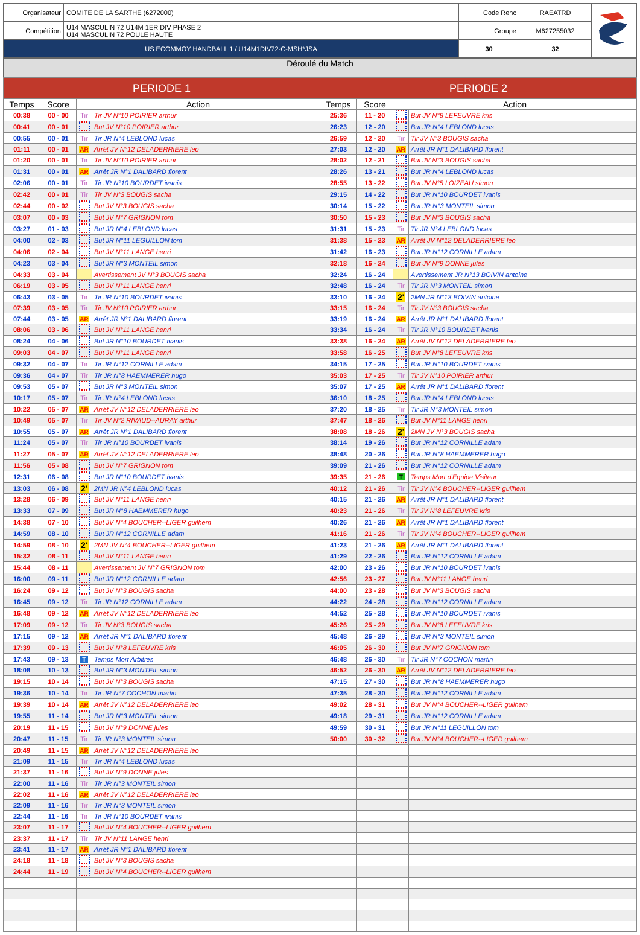| Organisateur | COMITE DE LA SARTHE (6272000) | Code Renc | RAEATRD | |
| Compétition | U14 MASCULIN 72 U14M 1ER DIV PHASE 2 U14 MASCULIN 72 POULE HAUTE | Groupe | M627255032 | |
| US ECOMMOY HANDBALL 1 / U14M1DIV72-C-MSH*JSA | | 30 | 32 | |
Déroulé du Match
| PERIODE 1 | | | | PERIODE 2 | | | |
| --- | --- | --- | --- | --- | --- | --- | --- |
| Temps | Score | Action | | Temps | Score | Action | |
| 00:38 | 00 - 00 | Tir | Tir JV N°10 POIRIER arthur | 25:36 | 11 - 20 | | But JV N°8 LEFEUVRE kris |
| 00:41 | 00 - 01 | | But JV N°10 POIRIER arthur | 26:23 | 12 - 20 | | But JR N°4 LEBLOND lucas |
| 00:55 | 00 - 01 | Tir | Tir JR N°4 LEBLOND lucas | 26:59 | 12 - 20 | Tir | Tir JV N°3 BOUGIS sacha |
| 01:11 | 00 - 01 | AR | Arrêt JV N°12 DELADERRIERE leo | 27:03 | 12 - 20 | AR | Arrêt JR N°1 DALIBARD florent |
| 01:20 | 00 - 01 | Tir | Tir JV N°10 POIRIER arthur | 28:02 | 12 - 21 | | But JV N°3 BOUGIS sacha |
| 01:31 | 00 - 01 | AR | Arrêt JR N°1 DALIBARD florent | 28:26 | 13 - 21 | | But JR N°4 LEBLOND lucas |
| 02:06 | 00 - 01 | Tir | Tir JR N°10 BOURDET ivanis | 28:55 | 13 - 22 | | But JV N°5 LOIZEAU simon |
| 02:42 | 00 - 01 | Tir | Tir JV N°3 BOUGIS sacha | 29:15 | 14 - 22 | | But JR N°10 BOURDET ivanis |
| 02:44 | 00 - 02 | | But JV N°3 BOUGIS sacha | 30:14 | 15 - 22 | | But JR N°3 MONTEIL simon |
| 03:07 | 00 - 03 | | But JV N°7 GRIGNON tom | 30:50 | 15 - 23 | | But JV N°3 BOUGIS sacha |
| 03:27 | 01 - 03 | | But JR N°4 LEBLOND lucas | 31:31 | 15 - 23 | Tir | Tir JR N°4 LEBLOND lucas |
| 04:00 | 02 - 03 | | But JR N°11 LEGUILLON tom | 31:38 | 15 - 23 | AR | Arrêt JV N°12 DELADERRIERE leo |
| 04:06 | 02 - 04 | | But JV N°11 LANGE henri | 31:42 | 16 - 23 | | But JR N°12 CORNILLE adam |
| 04:23 | 03 - 04 | | But JR N°3 MONTEIL simon | 32:18 | 16 - 24 | | But JV N°9 DONNE jules |
| 04:33 | 03 - 04 | | Avertissement JV N°3 BOUGIS sacha | 32:24 | 16 - 24 | | Avertissement JR N°13 BOIVIN antoine |
| 06:19 | 03 - 05 | | But JV N°11 LANGE henri | 32:48 | 16 - 24 | Tir | Tir JR N°3 MONTEIL simon |
| 06:43 | 03 - 05 | Tir | Tir JR N°10 BOURDET ivanis | 33:10 | 16 - 24 | 2' | 2MN JR N°13 BOIVIN antoine |
| 07:39 | 03 - 05 | Tir | Tir JV N°10 POIRIER arthur | 33:15 | 16 - 24 | Tir | Tir JV N°3 BOUGIS sacha |
| 07:44 | 03 - 05 | AR | Arrêt JR N°1 DALIBARD florent | 33:19 | 16 - 24 | AR | Arrêt JR N°1 DALIBARD florent |
| 08:06 | 03 - 06 | | But JV N°11 LANGE henri | 33:34 | 16 - 24 | Tir | Tir JR N°10 BOURDET ivanis |
| 08:24 | 04 - 06 | | But JR N°10 BOURDET ivanis | 33:38 | 16 - 24 | AR | Arrêt JV N°12 DELADERRIERE leo |
| 09:03 | 04 - 07 | | But JV N°11 LANGE henri | 33:58 | 16 - 25 | | But JV N°8 LEFEUVRE kris |
| 09:32 | 04 - 07 | Tir | Tir JR N°12 CORNILLE adam | 34:15 | 17 - 25 | | But JR N°10 BOURDET ivanis |
| 09:36 | 04 - 07 | Tir | Tir JR N°8 HAEMMERER hugo | 35:03 | 17 - 25 | Tir | Tir JV N°10 POIRIER arthur |
| 09:53 | 05 - 07 | | But JR N°3 MONTEIL simon | 35:07 | 17 - 25 | AR | Arrêt JR N°1 DALIBARD florent |
| 10:17 | 05 - 07 | Tir | Tir JR N°4 LEBLOND lucas | 36:10 | 18 - 25 | | But JR N°4 LEBLOND lucas |
| 10:22 | 05 - 07 | AR | Arrêt JV N°12 DELADERRIERE leo | 37:20 | 18 - 25 | Tir | Tir JR N°3 MONTEIL simon |
| 10:49 | 05 - 07 | Tir | Tir JV N°2 RIVAUD--AURAY arthur | 37:47 | 18 - 26 | | But JV N°11 LANGE henri |
| 10:55 | 05 - 07 | AR | Arrêt JR N°1 DALIBARD florent | 38:08 | 18 - 26 | 2' | 2MN JV N°3 BOUGIS sacha |
| 11:24 | 05 - 07 | Tir | Tir JR N°10 BOURDET ivanis | 38:14 | 19 - 26 | | But JR N°12 CORNILLE adam |
| 11:27 | 05 - 07 | AR | Arrêt JV N°12 DELADERRIERE leo | 38:48 | 20 - 26 | | But JR N°8 HAEMMERER hugo |
| 11:56 | 05 - 08 | | But JV N°7 GRIGNON tom | 39:09 | 21 - 26 | | But JR N°12 CORNILLE adam |
| 12:31 | 06 - 08 | | But JR N°10 BOURDET ivanis | 39:35 | 21 - 26 | T | Temps Mort d'Equipe Visiteur |
| 13:03 | 06 - 08 | 2' | 2MN JR N°4 LEBLOND lucas | 40:12 | 21 - 26 | Tir | Tir JV N°4 BOUCHER--LIGER guilhem |
| 13:28 | 06 - 09 | | But JV N°11 LANGE henri | 40:15 | 21 - 26 | AR | Arrêt JR N°1 DALIBARD florent |
| 13:33 | 07 - 09 | | But JR N°8 HAEMMERER hugo | 40:23 | 21 - 26 | Tir | Tir JV N°8 LEFEUVRE kris |
| 14:38 | 07 - 10 | | But JV N°4 BOUCHER--LIGER guilhem | 40:26 | 21 - 26 | AR | Arrêt JR N°1 DALIBARD florent |
| 14:59 | 08 - 10 | | But JR N°12 CORNILLE adam | 41:16 | 21 - 26 | Tir | Tir JV N°4 BOUCHER--LIGER guilhem |
| 14:59 | 08 - 10 | 2' | 2MN JV N°4 BOUCHER--LIGER guilhem | 41:23 | 21 - 26 | AR | Arrêt JR N°1 DALIBARD florent |
| 15:32 | 08 - 11 | | But JV N°11 LANGE henri | 41:29 | 22 - 26 | | But JR N°12 CORNILLE adam |
| 15:44 | 08 - 11 | | Avertissement JV N°7 GRIGNON tom | 42:00 | 23 - 26 | | But JR N°10 BOURDET ivanis |
| 16:00 | 09 - 11 | | But JR N°12 CORNILLE adam | 42:56 | 23 - 27 | | But JV N°11 LANGE henri |
| 16:24 | 09 - 12 | | But JV N°3 BOUGIS sacha | 44:00 | 23 - 28 | | But JV N°3 BOUGIS sacha |
| 16:45 | 09 - 12 | Tir | Tir JR N°12 CORNILLE adam | 44:22 | 24 - 28 | | But JR N°12 CORNILLE adam |
| 16:48 | 09 - 12 | AR | Arrêt JV N°12 DELADERRIERE leo | 44:52 | 25 - 28 | | But JR N°10 BOURDET ivanis |
| 17:09 | 09 - 12 | Tir | Tir JV N°3 BOUGIS sacha | 45:26 | 25 - 29 | | But JV N°8 LEFEUVRE kris |
| 17:15 | 09 - 12 | AR | Arrêt JR N°1 DALIBARD florent | 45:48 | 26 - 29 | | But JR N°3 MONTEIL simon |
| 17:39 | 09 - 13 | | But JV N°8 LEFEUVRE kris | 46:05 | 26 - 30 | | But JV N°7 GRIGNON tom |
| 17:43 | 09 - 13 | T | Temps Mort Arbitres | 46:48 | 26 - 30 | Tir | Tir JR N°7 COCHON martin |
| 18:08 | 10 - 13 | | But JR N°3 MONTEIL simon | 46:52 | 26 - 30 | AR | Arrêt JV N°12 DELADERRIERE leo |
| 19:15 | 10 - 14 | | But JV N°3 BOUGIS sacha | 47:15 | 27 - 30 | | But JR N°8 HAEMMERER hugo |
| 19:36 | 10 - 14 | Tir | Tir JR N°7 COCHON martin | 47:35 | 28 - 30 | | But JR N°12 CORNILLE adam |
| 19:39 | 10 - 14 | AR | Arrêt JV N°12 DELADERRIERE leo | 49:02 | 28 - 31 | | But JV N°4 BOUCHER--LIGER guilhem |
| 19:55 | 11 - 14 | | But JR N°3 MONTEIL simon | 49:18 | 29 - 31 | | But JR N°12 CORNILLE adam |
| 20:19 | 11 - 15 | | But JV N°9 DONNE jules | 49:59 | 30 - 31 | | But JR N°11 LEGUILLON tom |
| 20:47 | 11 - 15 | Tir | Tir JR N°3 MONTEIL simon | 50:00 | 30 - 32 | | But JV N°4 BOUCHER--LIGER guilhem |
| 20:49 | 11 - 15 | AR | Arrêt JV N°12 DELADERRIERE leo | | | | |
| 21:09 | 11 - 15 | Tir | Tir JR N°4 LEBLOND lucas | | | | |
| 21:37 | 11 - 16 | | But JV N°9 DONNE jules | | | | |
| 22:00 | 11 - 16 | Tir | Tir JR N°3 MONTEIL simon | | | | |
| 22:02 | 11 - 16 | AR | Arrêt JV N°12 DELADERRIERE leo | | | | |
| 22:09 | 11 - 16 | Tir | Tir JR N°3 MONTEIL simon | | | | |
| 22:44 | 11 - 16 | Tir | Tir JR N°10 BOURDET ivanis | | | | |
| 23:07 | 11 - 17 | | But JV N°4 BOUCHER--LIGER guilhem | | | | |
| 23:37 | 11 - 17 | Tir | Tir JV N°11 LANGE henri | | | | |
| 23:41 | 11 - 17 | AR | Arrêt JR N°1 DALIBARD florent | | | | |
| 24:18 | 11 - 18 | | But JV N°3 BOUGIS sacha | | | | |
| 24:44 | 11 - 19 | | But JV N°4 BOUCHER--LIGER guilhem | | | | |